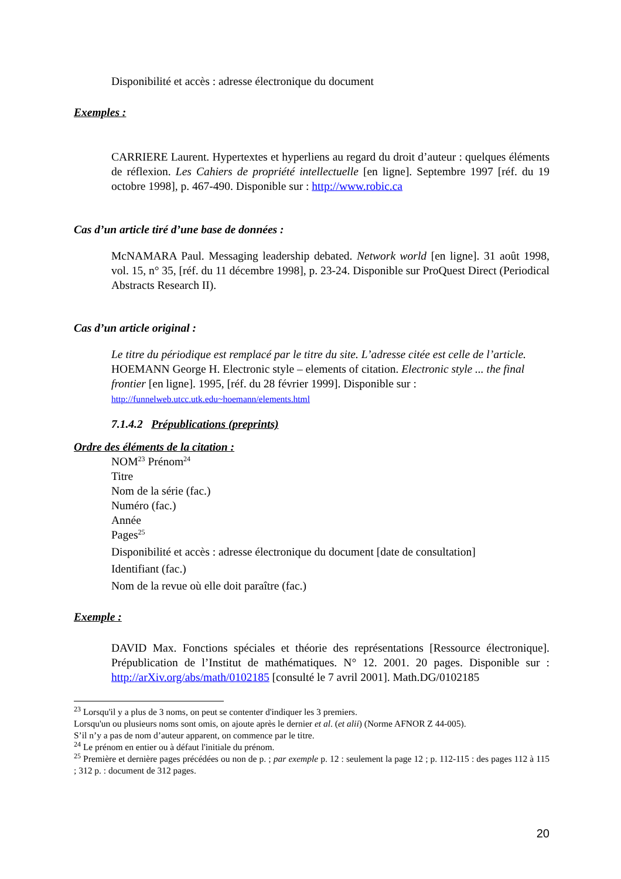Disponibilité et accès : adresse électronique du document
Exemples :
CARRIERE Laurent. Hypertextes et hyperliens au regard du droit d’auteur : quelques éléments de réflexion. Les Cahiers de propriété intellectuelle [en ligne]. Septembre 1997 [réf. du 19 octobre 1998], p. 467-490. Disponible sur : http://www.robic.ca
Cas d’un article tiré d’une base de données :
McNAMARA Paul. Messaging leadership debated. Network world [en ligne]. 31 août 1998, vol. 15, n° 35, [réf. du 11 décembre 1998], p. 23-24. Disponible sur ProQuest Direct (Periodical Abstracts Research II).
Cas d’un article original :
Le titre du périodique est remplacé par le titre du site. L’adresse citée est celle de l’article.
HOEMANN George H. Electronic style – elements of citation. Electronic style ... the final frontier [en ligne]. 1995, [réf. du 28 février 1999]. Disponible sur :
http://funnelweb.utcc.utk.edu~hoemann/elements.html
7.1.4.2 Prépublications (preprints)
Ordre des éléments de la citation :
NOM<sup>23</sup> Prénom<sup>24</sup>
Titre
Nom de la série (fac.)
Numéro (fac.)
Année
Pages<sup>25</sup>
Disponibilité et accès : adresse électronique du document [date de consultation]
Identifiant (fac.)
Nom de la revue où elle doit paraître (fac.)
Exemple :
DAVID Max. Fonctions spéciales et théorie des représentations [Ressource électronique]. Prépublication de l’Institut de mathématiques. N° 12. 2001. 20 pages. Disponible sur : http://arXiv.org/abs/math/0102185 [consulté le 7 avril 2001]. Math.DG/0102185
<sup>23</sup> Lorsqu'il y a plus de 3 noms, on peut se contenter d'indiquer les 3 premiers.
Lorsqu'un ou plusieurs noms sont omis, on ajoute après le dernier et al. (et alii) (Norme AFNOR Z 44-005).
S’il n’y a pas de nom d’auteur apparent, on commence par le titre.
<sup>24</sup> Le prénom en entier ou à défaut l'initiale du prénom.
<sup>25</sup> Première et dernière pages précédées ou non de p. ; par exemple p. 12 : seulement la page 12 ; p. 112-115 : des pages 112 à 115 ; 312 p. : document de 312 pages.
20